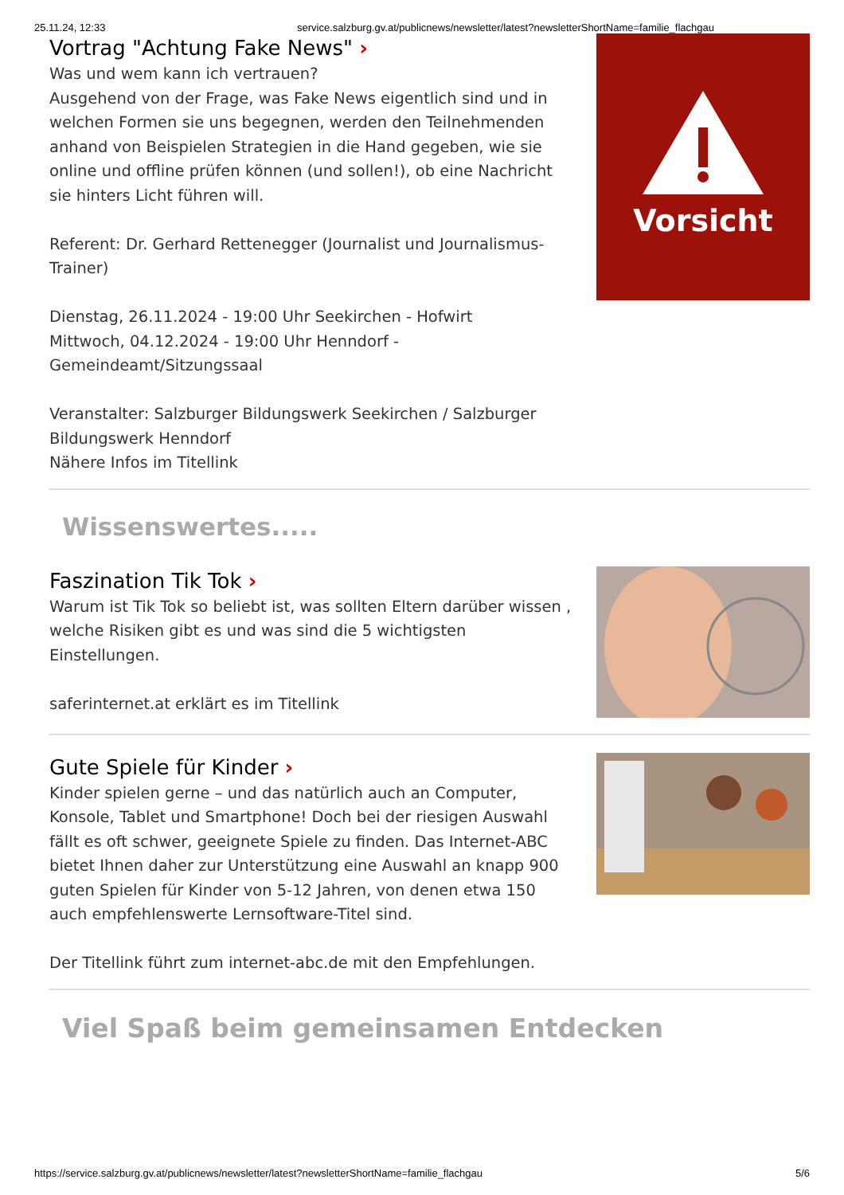25.11.24, 12:33 service.salzburg.gv.at/publicnews/newsletter/latest?newsletterShortName=familie_flachgau
Vortrag "Achtung Fake News" ›
Was und wem kann ich vertrauen?
Ausgehend von der Frage, was Fake News eigentlich sind und in welchen Formen sie uns begegnen, werden den Teilnehmenden anhand von Beispielen Strategien in die Hand gegeben, wie sie online und offline prüfen können (und sollen!), ob eine Nachricht sie hinters Licht führen will.
Referent: Dr. Gerhard Rettenegger (Journalist und Journalismus-Trainer)
Dienstag, 26.11.2024 - 19:00 Uhr Seekirchen - Hofwirt
Mittwoch, 04.12.2024 - 19:00 Uhr Henndorf - Gemeindeamt/Sitzungssaal
Veranstalter: Salzburger Bildungswerk Seekirchen / Salzburger Bildungswerk Henndorf
Nähere Infos im Titellink
Vorsicht
Wissenswertes.....
Faszination Tik Tok ›
Warum ist Tik Tok so beliebt ist, was sollten Eltern darüber wissen , welche Risiken gibt es und was sind die 5 wichtigsten Einstellungen.
saferinternet.at erklärt es im Titellink
Gute Spiele für Kinder ›
Kinder spielen gerne – und das natürlich auch an Computer, Konsole, Tablet und Smartphone! Doch bei der riesigen Auswahl fällt es oft schwer, geeignete Spiele zu finden. Das Internet-ABC bietet Ihnen daher zur Unterstützung eine Auswahl an knapp 900 guten Spielen für Kinder von 5-12 Jahren, von denen etwa 150 auch empfehlenswerte Lernsoftware-Titel sind.
Der Titellink führt zum internet-abc.de mit den Empfehlungen.
Viel Spaß beim gemeinsamen Entdecken
https://service.salzburg.gv.at/publicnews/newsletter/latest?newsletterShortName=familie_flachgau 5/6